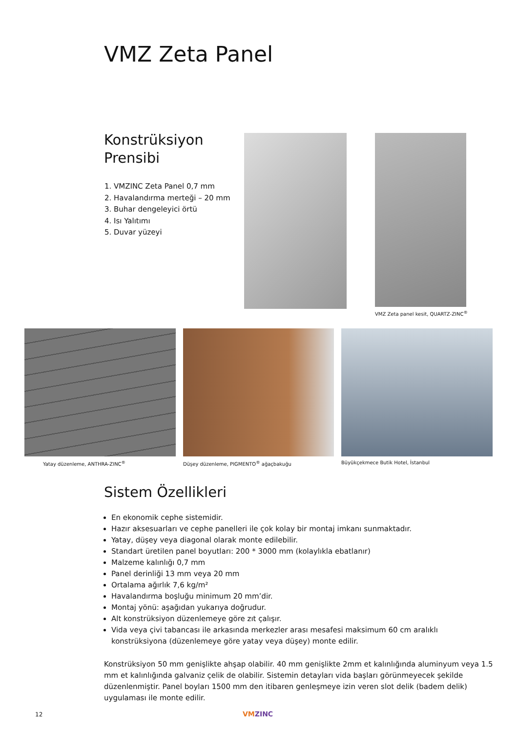VMZ Zeta Panel
Konstrüksiyon
Prensibi
1. VMZINC Zeta Panel 0,7 mm
2. Havalandırma merteği – 20 mm
3. Buhar dengeleyici örtü
4. Isı Yalıtımı
5. Duvar yüzeyi
VMZ Zeta panel kesit, QUARTZ-ZINC<sup>®</sup>
Yatay düzenleme, ANTHRA-ZINC<sup>®</sup>
Düşey düzenleme, PIGMENTO<sup>®</sup> ağaçbakuğu
Büyükçekmece Butik Hotel, İstanbul
Sistem Özellikleri
En ekonomik cephe sistemidir.
Hazır aksesuarları ve cephe panelleri ile çok kolay bir montaj imkanı sunmaktadır.
Yatay, düşey veya diagonal olarak monte edilebilir.
Standart üretilen panel boyutları: 200 * 3000 mm (kolaylıkla ebatlanır)
Malzeme kalınlığı 0,7 mm
Panel derinliği 13 mm veya 20 mm
Ortalama ağırlık 7,6 kg/m²
Havalandırma boşluğu minimum 20 mm’dir.
Montaj yönü: aşağıdan yukarıya doğrudur.
Alt konstrüksiyon düzenlemeye göre zıt çalışır.
Vida veya çivi tabancası ile arkasında merkezler arası mesafesi maksimum 60 cm aralıklı konstrüksiyona (düzenlemeye göre yatay veya düşey) monte edilir.
Konstrüksiyon 50 mm genişlikte ahşap olabilir. 40 mm genişlikte 2mm et kalınlığında aluminyum veya 1.5 mm et kalınlığında galvaniz çelik de olabilir. Sistemin detayları vida başları görünmeyecek şekilde düzenlenmiştir. Panel boyları 1500 mm den itibaren genleşmeye izin veren slot delik (badem delik) uygulaması ile monte edilir.
12 VMZINC